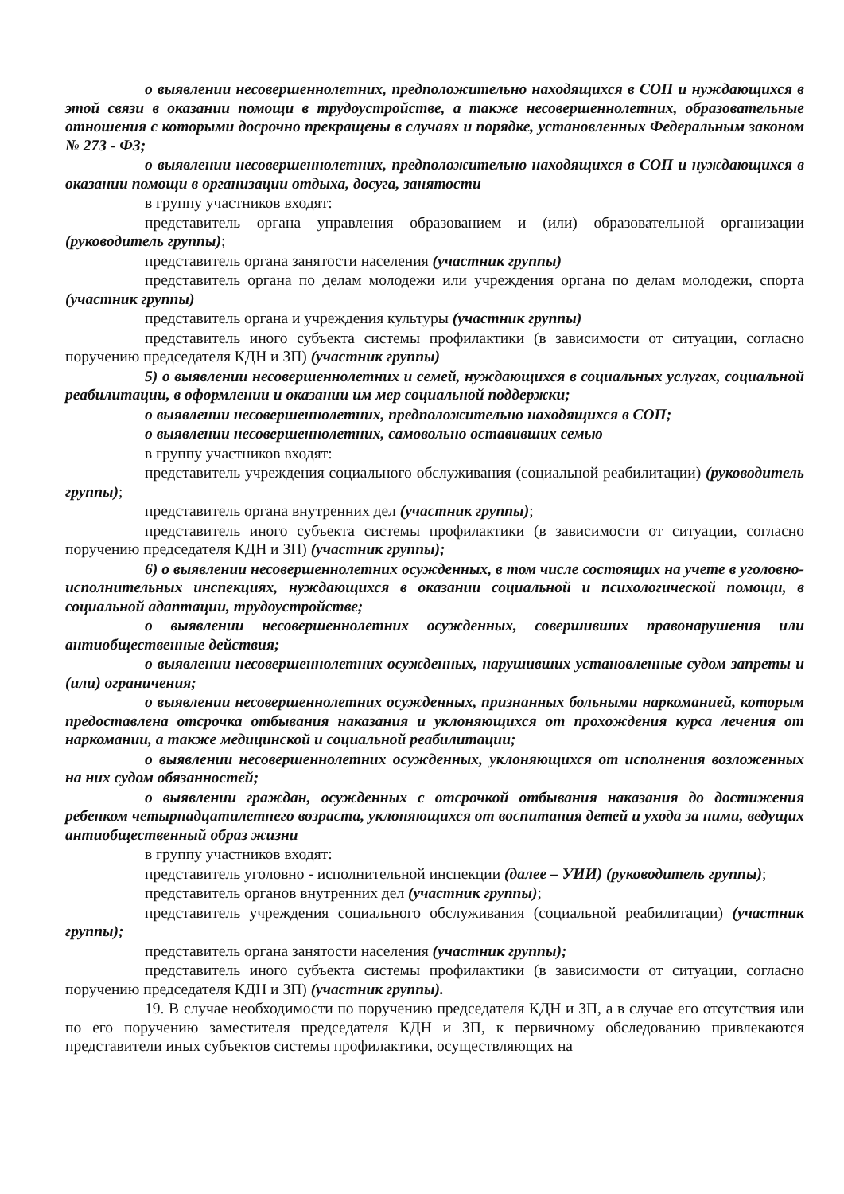о выявлении несовершеннолетних, предположительно находящихся в СОП и нуждающихся в этой связи в оказании помощи в трудоустройстве, а также несовершеннолетних, образовательные отношения с которыми досрочно прекращены в случаях и порядке, установленных Федеральным законом № 273 - ФЗ;
о выявлении несовершеннолетних, предположительно находящихся в СОП и нуждающихся в оказании помощи в организации отдыха, досуга, занятости
в группу участников входят:
представитель органа управления образованием и (или) образовательной организации (руководитель группы);
представитель органа занятости населения (участник группы)
представитель органа по делам молодежи или учреждения органа по делам молодежи, спорта (участник группы)
представитель органа и учреждения культуры (участник группы)
представитель иного субъекта системы профилактики (в зависимости от ситуации, согласно поручению председателя КДН и ЗП) (участник группы)
5) о выявлении несовершеннолетних и семей, нуждающихся в социальных услугах, социальной реабилитации, в оформлении и оказании им мер социальной поддержки;
о выявлении несовершеннолетних, предположительно находящихся в СОП;
о выявлении несовершеннолетних, самовольно оставивших семью
в группу участников входят:
представитель учреждения социального обслуживания (социальной реабилитации) (руководитель группы);
представитель органа внутренних дел (участник группы);
представитель иного субъекта системы профилактики (в зависимости от ситуации, согласно поручению председателя КДН и ЗП) (участник группы);
6) о выявлении несовершеннолетних осужденных, в том числе состоящих на учете в уголовно-исполнительных инспекциях, нуждающихся в оказании социальной и психологической помощи, в социальной адаптации, трудоустройстве;
о выявлении несовершеннолетних осужденных, совершивших правонарушения или антиобщественные действия;
о выявлении несовершеннолетних осужденных, нарушивших установленные судом запреты и (или) ограничения;
о выявлении несовершеннолетних осужденных, признанных больными наркоманией, которым предоставлена отсрочка отбывания наказания и уклоняющихся от прохождения курса лечения от наркомании, а также медицинской и социальной реабилитации;
о выявлении несовершеннолетних осужденных, уклоняющихся от исполнения возложенных на них судом обязанностей;
о выявлении граждан, осужденных с отсрочкой отбывания наказания до достижения ребенком четырнадцатилетнего возраста, уклоняющихся от воспитания детей и ухода за ними, ведущих антиобщественный образ жизни
в группу участников входят:
представитель уголовно - исполнительной инспекции (далее – УИИ) (руководитель группы);
представитель органов внутренних дел (участник группы);
представитель учреждения социального обслуживания (социальной реабилитации) (участник группы);
представитель органа занятости населения (участник группы);
представитель иного субъекта системы профилактики (в зависимости от ситуации, согласно поручению председателя КДН и ЗП) (участник группы).
19. В случае необходимости по поручению председателя КДН и ЗП, а в случае его отсутствия или по его поручению заместителя председателя КДН и ЗП, к первичному обследованию привлекаются представители иных субъектов системы профилактики, осуществляющих на